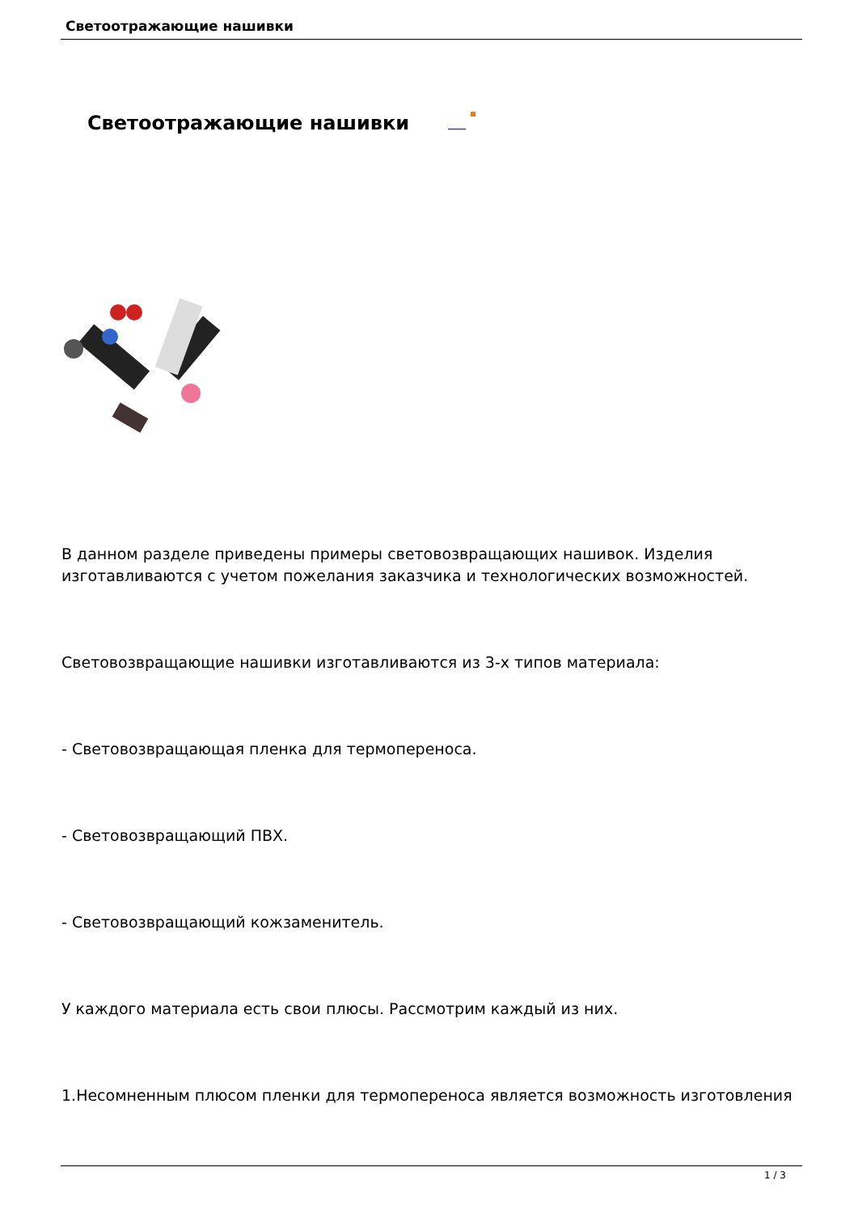Светоотражающие нашивки
Светоотражающие нашивки
В данном разделе приведены примеры световозвращающих нашивок. Изделия изготавливаются с учетом пожелания заказчика и технологических возможностей.
Световозвращающие нашивки изготавливаются из 3-х типов материала:
- Световозвращающая пленка для термопереноса.
- Световозвращающий ПВХ.
- Световозвращающий кожзаменитель.
У каждого материала есть свои плюсы. Рассмотрим каждый из них.
1.Несомненным плюсом пленки для термопереноса является возможность изготовления
1 / 3